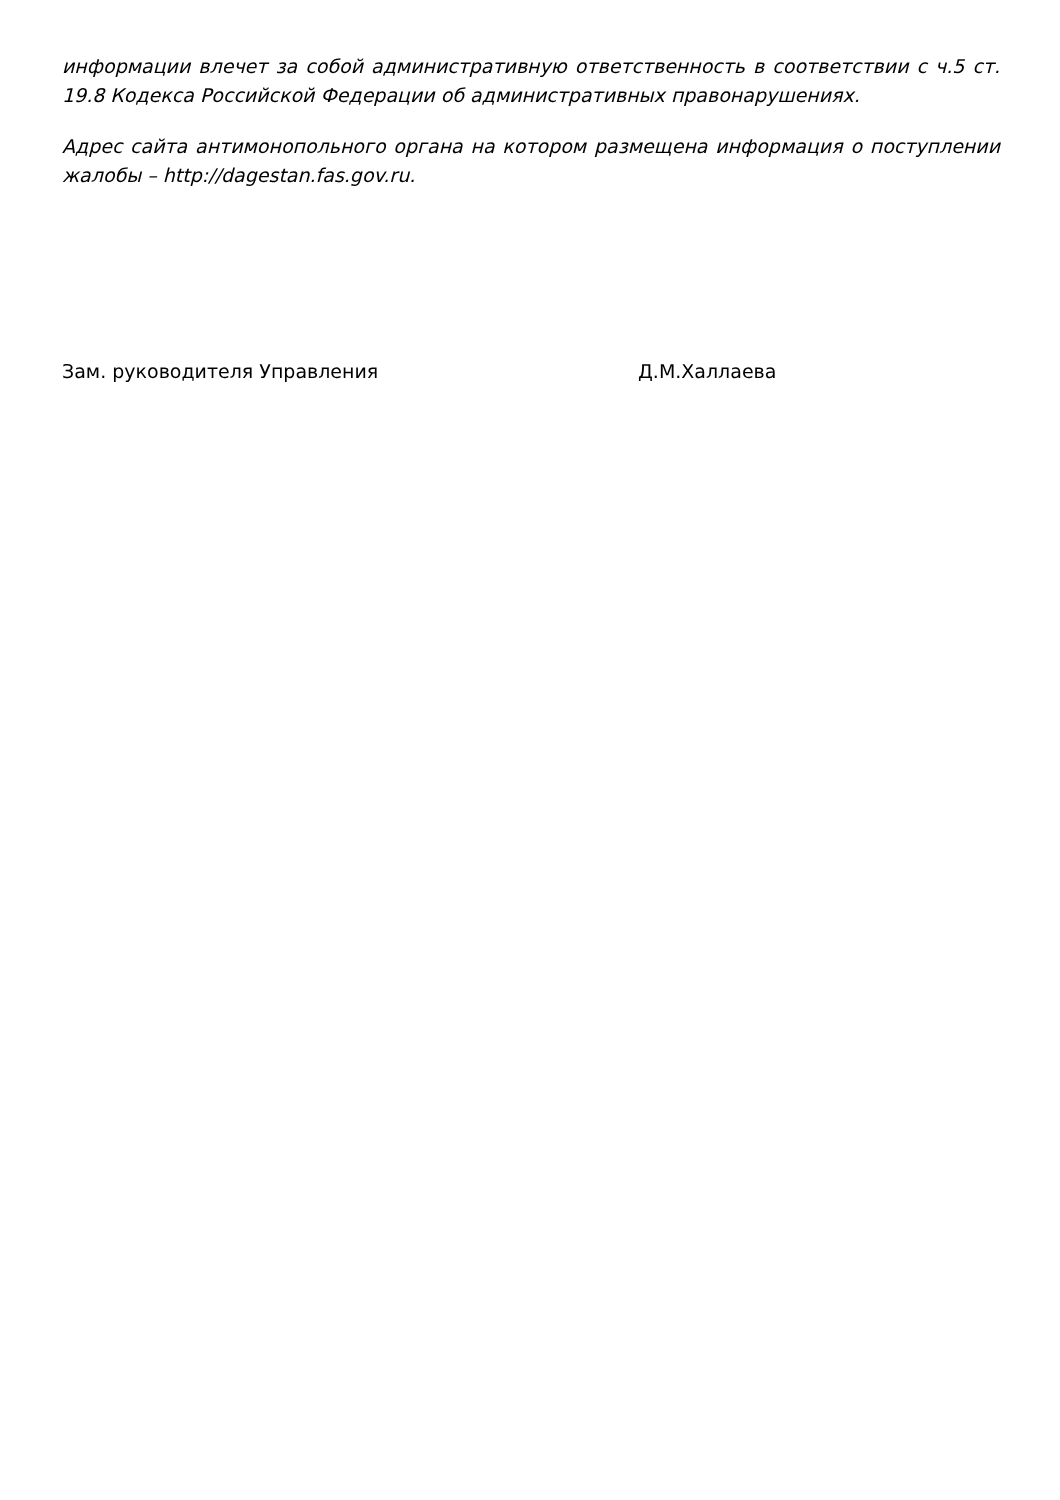информации влечет за собой административную ответственность в соответствии с ч.5 ст. 19.8 Кодекса Российской Федерации об административных правонарушениях.
Адрес сайта антимонопольного органа на котором размещена информация о поступлении жалобы – http://dagestan.fas.gov.ru.
Зам. руководителя Управления Д.М.Халлаева